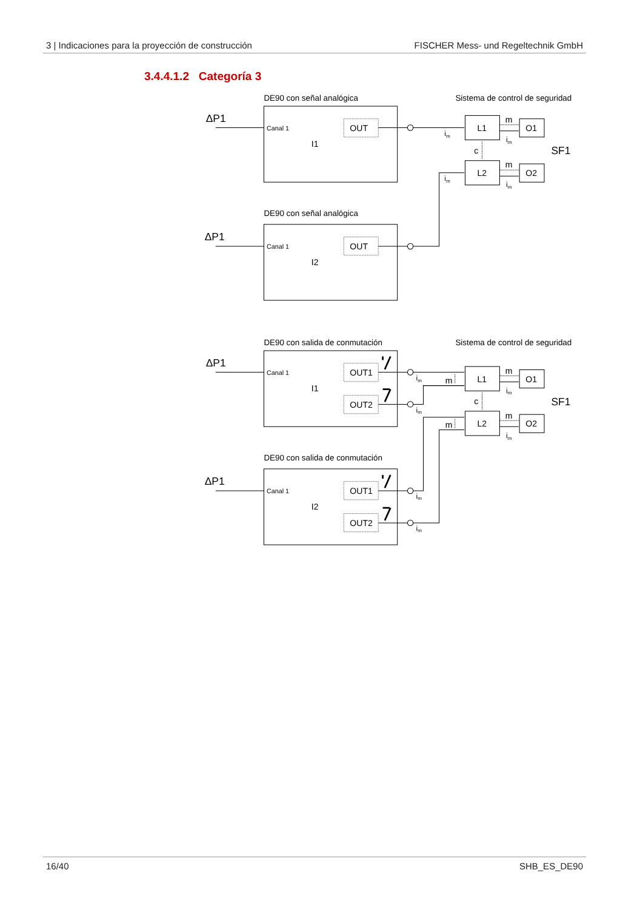3 | Indicaciones para la proyección de construcción FISCHER Mess- und Regeltechnik GmbH
3.4.4.1.2 Categoría 3
DE90 con señal analógica
Sistema de control de seguridad
DE90 con señal analógica
DE90 con salida de conmutación
Sistema de control de seguridad
DE90 con salida de conmutación
ΔP1
ΔP1
ΔP1
ΔP1
SF1
SF1
Canal 1
Canal 1
Canal 1
Canal 1
OUT
OUT
OUT1
OUT2
OUT1
OUT2
I1
I2
I1
I2
L1
L2
O1
O2
L1
L2
O1
O2
c
c
m
m
m
m
m
m
im
im
im
im
im
im
im
im
im
im
16/40 SHB_ES_DE90